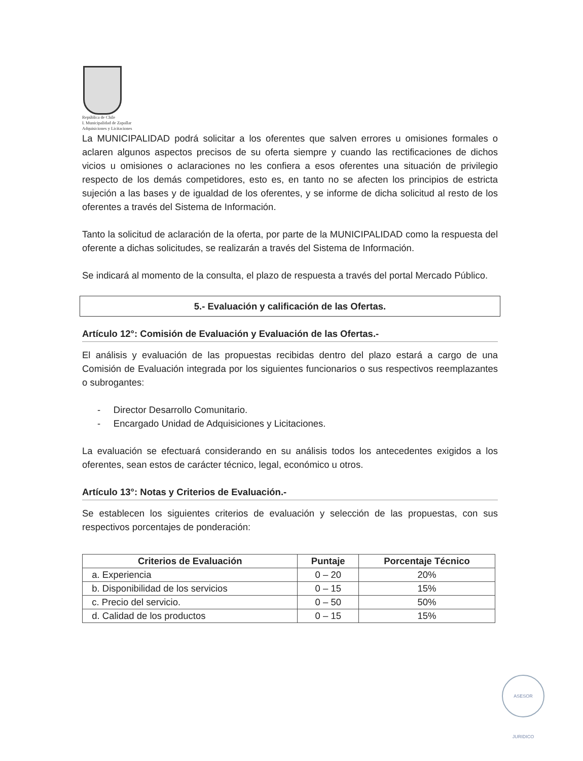República de Chile
I. Municipalidad de Zapallar
Adquisiciones y Licitaciones
La MUNICIPALIDAD podrá solicitar a los oferentes que salven errores u omisiones formales o aclaren algunos aspectos precisos de su oferta siempre y cuando las rectificaciones de dichos vicios u omisiones o aclaraciones no les confiera a esos oferentes una situación de privilegio respecto de los demás competidores, esto es, en tanto no se afecten los principios de estricta sujeción a las bases y de igualdad de los oferentes, y se informe de dicha solicitud al resto de los oferentes a través del Sistema de Información.
Tanto la solicitud de aclaración de la oferta, por parte de la MUNICIPALIDAD como la respuesta del oferente a dichas solicitudes, se realizarán a través del Sistema de Información.
Se indicará al momento de la consulta, el plazo de respuesta a través del portal Mercado Público.
5.- Evaluación y calificación de las Ofertas.
Artículo 12°: Comisión de Evaluación y Evaluación de las Ofertas.-
El análisis y evaluación de las propuestas recibidas dentro del plazo estará a cargo de una Comisión de Evaluación integrada por los siguientes funcionarios o sus respectivos reemplazantes o subrogantes:
- Director Desarrollo Comunitario.
- Encargado Unidad de Adquisiciones y Licitaciones.
La evaluación se efectuará considerando en su análisis todos los antecedentes exigidos a los oferentes, sean estos de carácter técnico, legal, económico u otros.
Artículo 13°: Notas y Criterios de Evaluación.-
Se establecen los siguientes criterios de evaluación y selección de las propuestas, con sus respectivos porcentajes de ponderación:
| Criterios de Evaluación | Puntaje | Porcentaje Técnico |
| --- | --- | --- |
| a. Experiencia | 0 – 20 | 20% |
| b. Disponibilidad de los servicios | 0 – 15 | 15% |
| c. Precio del servicio. | 0 – 50 | 50% |
| d. Calidad de los productos | 0 – 15 | 15% |
ASESOR JURIDICO